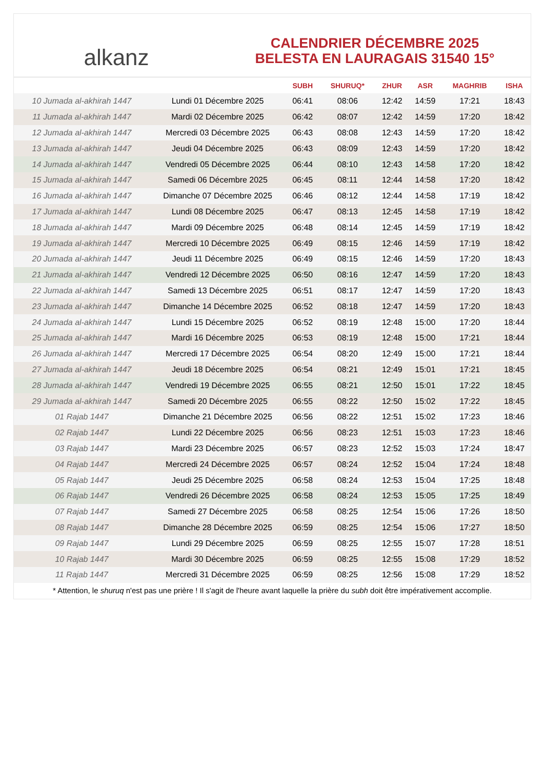alkanz
CALENDRIER DÉCEMBRE 2025
BELESTA EN LAURAGAIS 31540 15°
| | | SUBH | SHURUQ* | ZHUR | ASR | MAGHRIB | ISHA |
| --- | --- | --- | --- | --- | --- | --- | --- |
| 10 Jumada al-akhirah 1447 | Lundi 01 Décembre 2025 | 06:41 | 08:06 | 12:42 | 14:59 | 17:21 | 18:43 |
| 11 Jumada al-akhirah 1447 | Mardi 02 Décembre 2025 | 06:42 | 08:07 | 12:42 | 14:59 | 17:20 | 18:42 |
| 12 Jumada al-akhirah 1447 | Mercredi 03 Décembre 2025 | 06:43 | 08:08 | 12:43 | 14:59 | 17:20 | 18:42 |
| 13 Jumada al-akhirah 1447 | Jeudi 04 Décembre 2025 | 06:43 | 08:09 | 12:43 | 14:59 | 17:20 | 18:42 |
| 14 Jumada al-akhirah 1447 | Vendredi 05 Décembre 2025 | 06:44 | 08:10 | 12:43 | 14:58 | 17:20 | 18:42 |
| 15 Jumada al-akhirah 1447 | Samedi 06 Décembre 2025 | 06:45 | 08:11 | 12:44 | 14:58 | 17:20 | 18:42 |
| 16 Jumada al-akhirah 1447 | Dimanche 07 Décembre 2025 | 06:46 | 08:12 | 12:44 | 14:58 | 17:19 | 18:42 |
| 17 Jumada al-akhirah 1447 | Lundi 08 Décembre 2025 | 06:47 | 08:13 | 12:45 | 14:58 | 17:19 | 18:42 |
| 18 Jumada al-akhirah 1447 | Mardi 09 Décembre 2025 | 06:48 | 08:14 | 12:45 | 14:59 | 17:19 | 18:42 |
| 19 Jumada al-akhirah 1447 | Mercredi 10 Décembre 2025 | 06:49 | 08:15 | 12:46 | 14:59 | 17:19 | 18:42 |
| 20 Jumada al-akhirah 1447 | Jeudi 11 Décembre 2025 | 06:49 | 08:15 | 12:46 | 14:59 | 17:20 | 18:43 |
| 21 Jumada al-akhirah 1447 | Vendredi 12 Décembre 2025 | 06:50 | 08:16 | 12:47 | 14:59 | 17:20 | 18:43 |
| 22 Jumada al-akhirah 1447 | Samedi 13 Décembre 2025 | 06:51 | 08:17 | 12:47 | 14:59 | 17:20 | 18:43 |
| 23 Jumada al-akhirah 1447 | Dimanche 14 Décembre 2025 | 06:52 | 08:18 | 12:47 | 14:59 | 17:20 | 18:43 |
| 24 Jumada al-akhirah 1447 | Lundi 15 Décembre 2025 | 06:52 | 08:19 | 12:48 | 15:00 | 17:20 | 18:44 |
| 25 Jumada al-akhirah 1447 | Mardi 16 Décembre 2025 | 06:53 | 08:19 | 12:48 | 15:00 | 17:21 | 18:44 |
| 26 Jumada al-akhirah 1447 | Mercredi 17 Décembre 2025 | 06:54 | 08:20 | 12:49 | 15:00 | 17:21 | 18:44 |
| 27 Jumada al-akhirah 1447 | Jeudi 18 Décembre 2025 | 06:54 | 08:21 | 12:49 | 15:01 | 17:21 | 18:45 |
| 28 Jumada al-akhirah 1447 | Vendredi 19 Décembre 2025 | 06:55 | 08:21 | 12:50 | 15:01 | 17:22 | 18:45 |
| 29 Jumada al-akhirah 1447 | Samedi 20 Décembre 2025 | 06:55 | 08:22 | 12:50 | 15:02 | 17:22 | 18:45 |
| 01 Rajab 1447 | Dimanche 21 Décembre 2025 | 06:56 | 08:22 | 12:51 | 15:02 | 17:23 | 18:46 |
| 02 Rajab 1447 | Lundi 22 Décembre 2025 | 06:56 | 08:23 | 12:51 | 15:03 | 17:23 | 18:46 |
| 03 Rajab 1447 | Mardi 23 Décembre 2025 | 06:57 | 08:23 | 12:52 | 15:03 | 17:24 | 18:47 |
| 04 Rajab 1447 | Mercredi 24 Décembre 2025 | 06:57 | 08:24 | 12:52 | 15:04 | 17:24 | 18:48 |
| 05 Rajab 1447 | Jeudi 25 Décembre 2025 | 06:58 | 08:24 | 12:53 | 15:04 | 17:25 | 18:48 |
| 06 Rajab 1447 | Vendredi 26 Décembre 2025 | 06:58 | 08:24 | 12:53 | 15:05 | 17:25 | 18:49 |
| 07 Rajab 1447 | Samedi 27 Décembre 2025 | 06:58 | 08:25 | 12:54 | 15:06 | 17:26 | 18:50 |
| 08 Rajab 1447 | Dimanche 28 Décembre 2025 | 06:59 | 08:25 | 12:54 | 15:06 | 17:27 | 18:50 |
| 09 Rajab 1447 | Lundi 29 Décembre 2025 | 06:59 | 08:25 | 12:55 | 15:07 | 17:28 | 18:51 |
| 10 Rajab 1447 | Mardi 30 Décembre 2025 | 06:59 | 08:25 | 12:55 | 15:08 | 17:29 | 18:52 |
| 11 Rajab 1447 | Mercredi 31 Décembre 2025 | 06:59 | 08:25 | 12:56 | 15:08 | 17:29 | 18:52 |
* Attention, le shuruq n'est pas une prière ! Il s'agit de l'heure avant laquelle la prière du subh doit être impérativement accomplie.